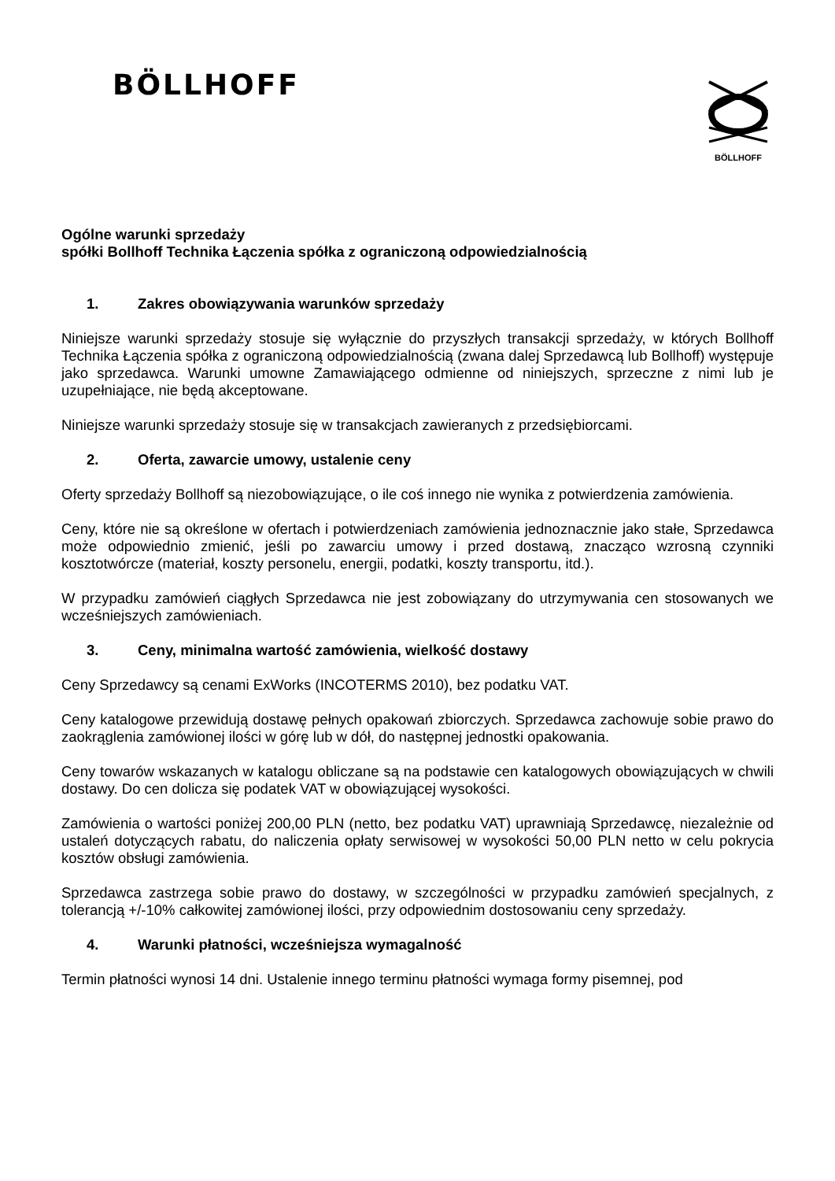BÖLLHOFF
BÖLLHOFF
Ogólne warunki sprzedaży
spółki Bollhoff Technika Łączenia spółka z ograniczoną odpowiedzialnością
1. Zakres obowiązywania warunków sprzedaży
Niniejsze warunki sprzedaży stosuje się wyłącznie do przyszłych transakcji sprzedaży, w których Bollhoff Technika Łączenia spółka z ograniczoną odpowiedzialnością (zwana dalej Sprzedawcą lub Bollhoff) występuje jako sprzedawca. Warunki umowne Zamawiającego odmienne od niniejszych, sprzeczne z nimi lub je uzupełniające, nie będą akceptowane.
Niniejsze warunki sprzedaży stosuje się w transakcjach zawieranych z przedsiębiorcami.
2. Oferta, zawarcie umowy, ustalenie ceny
Oferty sprzedaży Bollhoff są niezobowiązujące, o ile coś innego nie wynika z potwierdzenia zamówienia.
Ceny, które nie są określone w ofertach i potwierdzeniach zamówienia jednoznacznie jako stałe, Sprzedawca może odpowiednio zmienić, jeśli po zawarciu umowy i przed dostawą, znacząco wzrosną czynniki kosztotwórcze (materiał, koszty personelu, energii, podatki, koszty transportu, itd.).
W przypadku zamówień ciągłych Sprzedawca nie jest zobowiązany do utrzymywania cen stosowanych we wcześniejszych zamówieniach.
3. Ceny, minimalna wartość zamówienia, wielkość dostawy
Ceny Sprzedawcy są cenami ExWorks (INCOTERMS 2010), bez podatku VAT.
Ceny katalogowe przewidują dostawę pełnych opakowań zbiorczych. Sprzedawca zachowuje sobie prawo do zaokrąglenia zamówionej ilości w górę lub w dół, do następnej jednostki opakowania.
Ceny towarów wskazanych w katalogu obliczane są na podstawie cen katalogowych obowiązujących w chwili dostawy. Do cen dolicza się podatek VAT w obowiązującej wysokości.
Zamówienia o wartości poniżej 200,00 PLN (netto, bez podatku VAT) uprawniają Sprzedawcę, niezależnie od ustaleń dotyczących rabatu, do naliczenia opłaty serwisowej w wysokości 50,00 PLN netto w celu pokrycia kosztów obsługi zamówienia.
Sprzedawca zastrzega sobie prawo do dostawy, w szczególności w przypadku zamówień specjalnych, z tolerancją +/-10% całkowitej zamówionej ilości, przy odpowiednim dostosowaniu ceny sprzedaży.
4. Warunki płatności, wcześniejsza wymagalność
Termin płatności wynosi 14 dni. Ustalenie innego terminu płatności wymaga formy pisemnej, pod